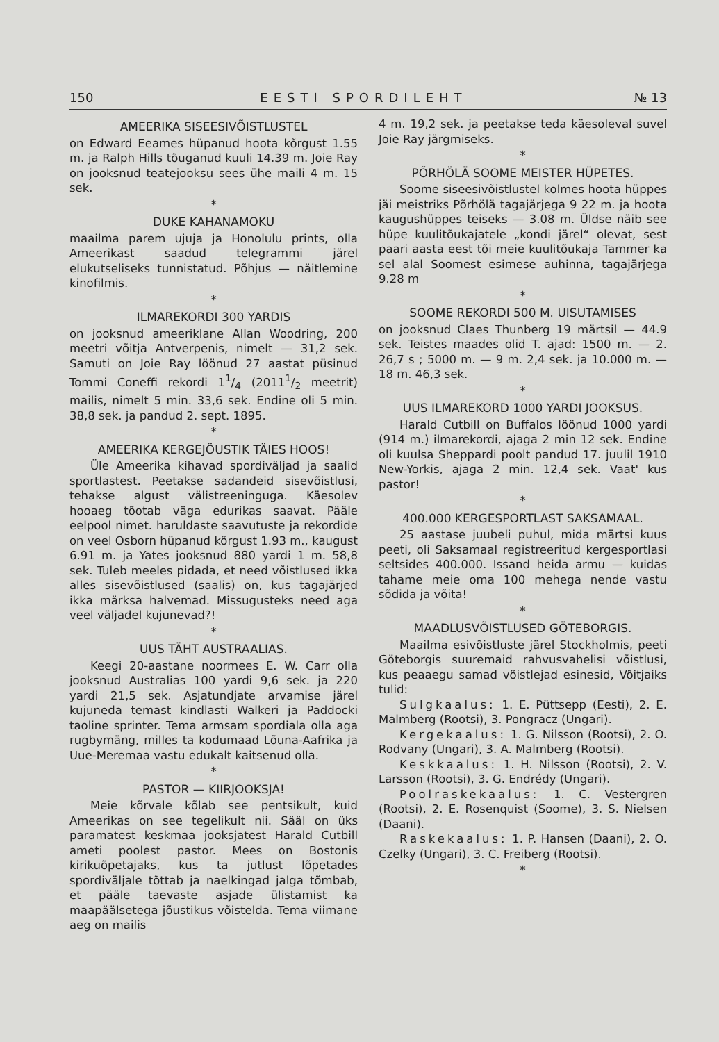150 EESTI SPORDILEHT № 13
AMEERIKA SISEESIVÕISTLUSTEL
on Edward Eeames hüpanud hoota kõrgust 1.55 m. ja Ralph Hills tõuganud kuuli 14.39 m. Joie Ray on jooksnud teatejooksu sees ühe maili 4 m. 15 sek.
*
DUKE KAHANAMOKU
maailma parem ujuja ja Honolulu prints, olla Ameerikast saadud telegrammi järel elukutseliseks tunnistatud. Põhjus — näitlemine kinofilmis.
*
ILMAREKORDI 300 YARDIS
on jooksnud ameeriklane Allan Woodring, 200 meetri võitja Antverpenis, nimelt — 31,2 sek. Samuti on Joie Ray löönud 27 aastat püsinud Tommi Coneffi rekordi 11/4 (20111/2 meetrit) mailis, nimelt 5 min. 33,6 sek. Endine oli 5 min. 38,8 sek. ja pandud 2. sept. 1895.
*
AMEERIKA KERGEJÕUSTIK TÄIES HOOS!
Üle Ameerika kihavad spordiväljad ja saalid sportlastest. Peetakse sadandeid sisevõistlusi, tehakse algust välistreeninguga. Käesolev hooaeg tõotab väga edurikas saavat. Pääle eelpool nimet. haruldaste saavutuste ja rekordide on veel Osborn hüpanud kõrgust 1.93 m., kaugust 6.91 m. ja Yates jooksnud 880 yardi 1 m. 58,8 sek. Tuleb meeles pidada, et need võistlused ikka alles sisevõistlused (saalis) on, kus tagajärjed ikka märksa halvemad. Missugusteks need aga veel väljadel kujunevad?!
*
UUS TÄHT AUSTRAALIAS.
Keegi 20-aastane noormees E. W. Carr olla jooksnud Australias 100 yardi 9,6 sek. ja 220 yardi 21,5 sek. Asjatundjate arvamise järel kujuneda temast kindlasti Walkeri ja Paddocki taoline sprinter. Tema armsam spordiala olla aga rugbymäng, milles ta kodumaad Lõuna-Aafrika ja Uue-Meremaa vastu edukalt kaitsenud olla.
*
PASTOR — KIIRJOOKSJA!
Meie kõrvale kõlab see pentsikult, kuid Ameerikas on see tegelikult nii. Sääl on üks paramatest keskmaa jooksjatest Harald Cutbill ameti poolest pastor. Mees on Bostonis kirikuõpetajaks, kus ta jutlust lõpetades spordiväljale tõttab ja naelkingad jalga tõmbab, et pääle taevaste asjade ülistamist ka maapäälsetega jõustikus võistelda. Tema viimane aeg on mailis
4 m. 19,2 sek. ja peetakse teda käesoleval suvel Joie Ray järgmiseks.
*
PÕRHÖLÄ SOOME MEISTER HÜPETES.
Soome siseesivõistlustel kolmes hoota hüppes jäi meistriks Põrhölä tagajärjega 9 22 m. ja hoota kaugushüppes teiseks — 3.08 m. Üldse näib see hüpe kuulitõukajatele „kondi järel“ olevat, sest paari aasta eest tõi meie kuulitõukaja Tammer ka sel alal Soomest esimese auhinna, tagajärjega 9.28 m
*
SOOME REKORDI 500 M. UISUTAMISES
on jooksnud Claes Thunberg 19 märtsil — 44.9 sek. Teistes maades olid T. ajad: 1500 m. — 2. 26,7 s ; 5000 m. — 9 m. 2,4 sek. ja 10.000 m. — 18 m. 46,3 sek.
*
UUS ILMAREKORD 1000 YARDI JOOKSUS.
Harald Cutbill on Buffalos löönud 1000 yardi (914 m.) ilmarekordi, ajaga 2 min 12 sek. Endine oli kuulsa Sheppardi poolt pandud 17. juulil 1910 New-Yorkis, ajaga 2 min. 12,4 sek. Vaat' kus pastor!
*
400.000 KERGESPORTLAST SAKSAMAAL.
25 aastase juubeli puhul, mida märtsi kuus peeti, oli Saksamaal registreeritud kergesportlasi seltsides 400.000. Issand heida armu — kuidas tahame meie oma 100 mehega nende vastu sõdida ja võita!
*
MAADLUSVÕISTLUSED GÖTEBORGIS.
Maailma esivõistluste järel Stockholmis, peeti Göteborgis suuremaid rahvusvahelisi võistlusi, kus peaaegu samad võistlejad esinesid, Võitjaiks tulid:
Sulgkaalus: 1. E. Püttsepp (Eesti), 2. E. Malmberg (Rootsi), 3. Pongracz (Ungari).
Kergekaalus: 1. G. Nilsson (Rootsi), 2. O. Rodvany (Ungari), 3. A. Malmberg (Rootsi).
Keskkaalus: 1. H. Nilsson (Rootsi), 2. V. Larsson (Rootsi), 3. G. Endrédy (Ungari).
Poolraskekaalus: 1. C. Vestergren (Rootsi), 2. E. Rosenquist (Soome), 3. S. Nielsen (Daani).
Raskekaalus: 1. P. Hansen (Daani), 2. O. Czelky (Ungari), 3. C. Freiberg (Rootsi).
*